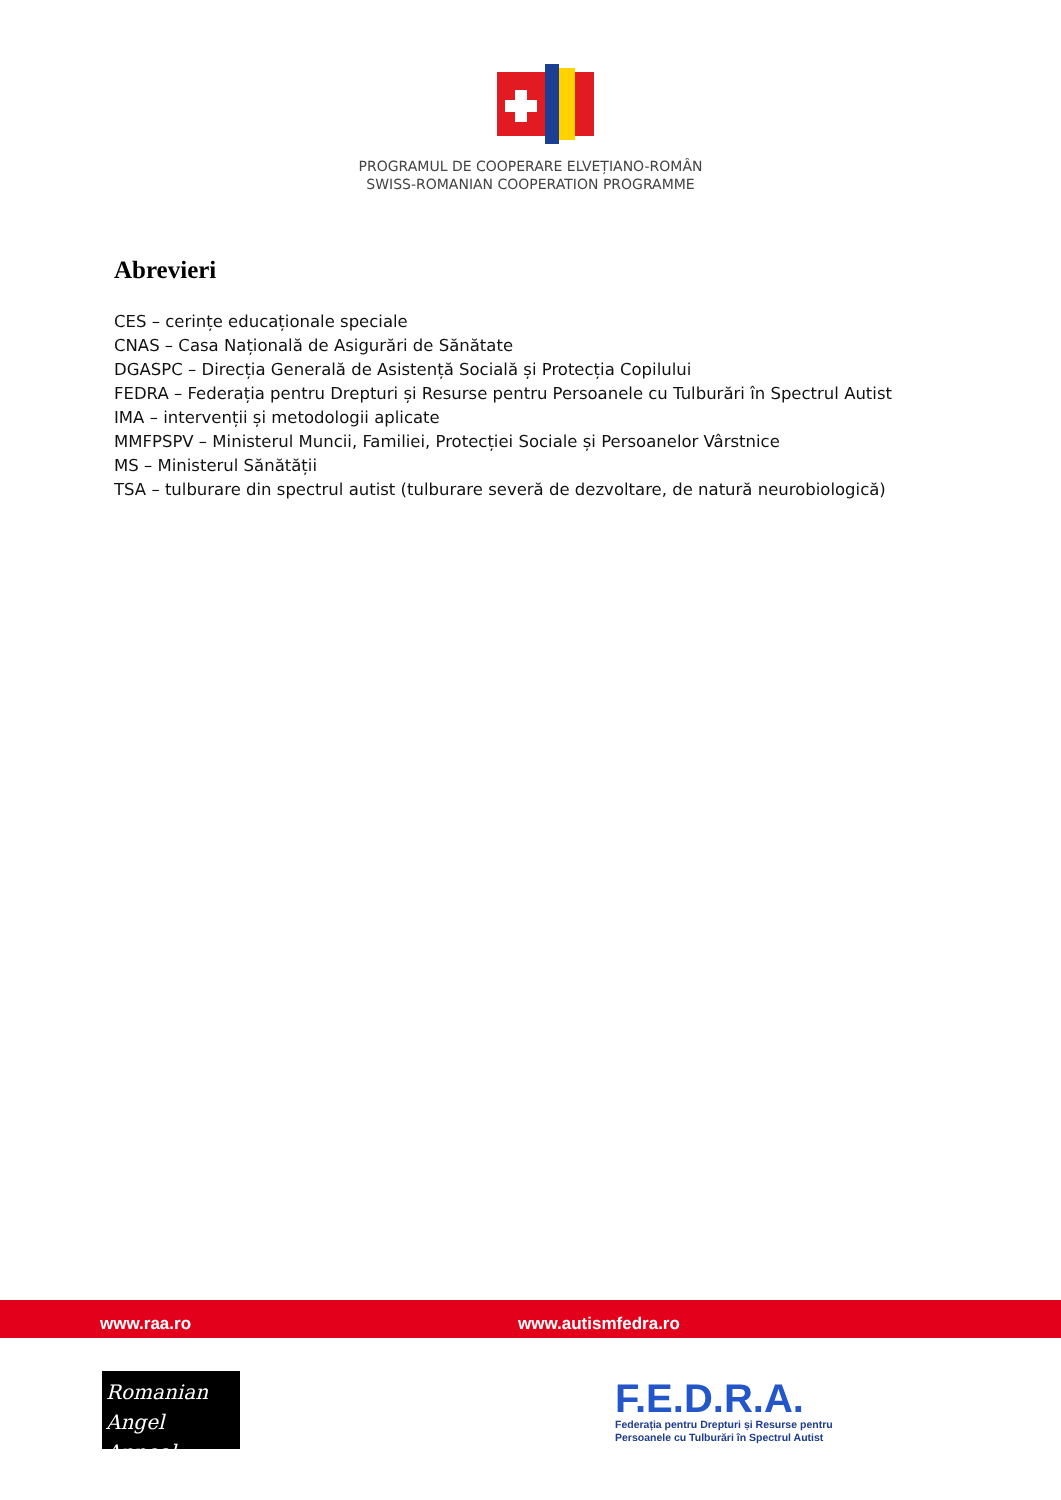PROGRAMUL DE COOPERARE ELVEȚIANO-ROMÂN
SWISS-ROMANIAN COOPERATION PROGRAMME
Abrevieri
CES – cerințe educaționale speciale
CNAS – Casa Națională de Asigurări de Sănătate
DGASPC – Direcția Generală de Asistență Socială și Protecția Copilului
FEDRA – Federația pentru Drepturi și Resurse pentru Persoanele cu Tulburări în Spectrul Autist
IMA – intervenții și metodologii aplicate
MMFPSPV – Ministerul Muncii, Familiei, Protecției Sociale și Persoanelor Vârstnice
MS – Ministerul Sănătății
TSA – tulburare din spectrul autist (tulburare severă de dezvoltare, de natură neurobiologică)
www.raa.ro www.autismfedra.ro
Romanian
Angel Appeal
F.E.D.R.A.
Federația pentru Drepturi și Resurse pentru
Persoanele cu Tulburări în Spectrul Autist